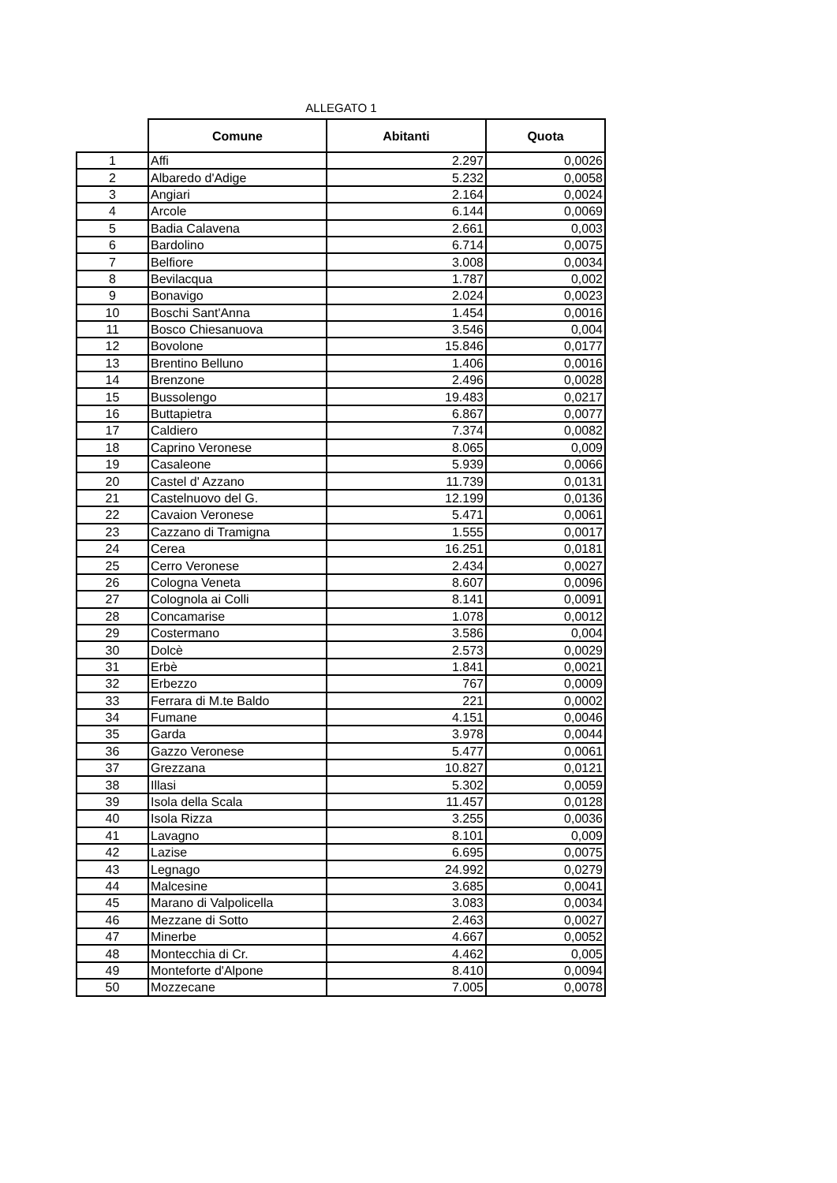ALLEGATO 1
| | Comune | Abitanti | Quota |
| --- | --- | --- | --- |
| 1 | Affi | 2.297 | 0,0026 |
| 2 | Albaredo d'Adige | 5.232 | 0,0058 |
| 3 | Angiari | 2.164 | 0,0024 |
| 4 | Arcole | 6.144 | 0,0069 |
| 5 | Badia Calavena | 2.661 | 0,003 |
| 6 | Bardolino | 6.714 | 0,0075 |
| 7 | Belfiore | 3.008 | 0,0034 |
| 8 | Bevilacqua | 1.787 | 0,002 |
| 9 | Bonavigo | 2.024 | 0,0023 |
| 10 | Boschi Sant'Anna | 1.454 | 0,0016 |
| 11 | Bosco Chiesanuova | 3.546 | 0,004 |
| 12 | Bovolone | 15.846 | 0,0177 |
| 13 | Brentino Belluno | 1.406 | 0,0016 |
| 14 | Brenzone | 2.496 | 0,0028 |
| 15 | Bussolengo | 19.483 | 0,0217 |
| 16 | Buttapietra | 6.867 | 0,0077 |
| 17 | Caldiero | 7.374 | 0,0082 |
| 18 | Caprino Veronese | 8.065 | 0,009 |
| 19 | Casaleone | 5.939 | 0,0066 |
| 20 | Castel d' Azzano | 11.739 | 0,0131 |
| 21 | Castelnuovo del G. | 12.199 | 0,0136 |
| 22 | Cavaion Veronese | 5.471 | 0,0061 |
| 23 | Cazzano di Tramigna | 1.555 | 0,0017 |
| 24 | Cerea | 16.251 | 0,0181 |
| 25 | Cerro Veronese | 2.434 | 0,0027 |
| 26 | Cologna Veneta | 8.607 | 0,0096 |
| 27 | Colognola ai Colli | 8.141 | 0,0091 |
| 28 | Concamarise | 1.078 | 0,0012 |
| 29 | Costermano | 3.586 | 0,004 |
| 30 | Dolcè | 2.573 | 0,0029 |
| 31 | Erbè | 1.841 | 0,0021 |
| 32 | Erbezzo | 767 | 0,0009 |
| 33 | Ferrara di M.te Baldo | 221 | 0,0002 |
| 34 | Fumane | 4.151 | 0,0046 |
| 35 | Garda | 3.978 | 0,0044 |
| 36 | Gazzo Veronese | 5.477 | 0,0061 |
| 37 | Grezzana | 10.827 | 0,0121 |
| 38 | Illasi | 5.302 | 0,0059 |
| 39 | Isola della Scala | 11.457 | 0,0128 |
| 40 | Isola Rizza | 3.255 | 0,0036 |
| 41 | Lavagno | 8.101 | 0,009 |
| 42 | Lazise | 6.695 | 0,0075 |
| 43 | Legnago | 24.992 | 0,0279 |
| 44 | Malcesine | 3.685 | 0,0041 |
| 45 | Marano di Valpolicella | 3.083 | 0,0034 |
| 46 | Mezzane di Sotto | 2.463 | 0,0027 |
| 47 | Minerbe | 4.667 | 0,0052 |
| 48 | Montecchia di Cr. | 4.462 | 0,005 |
| 49 | Monteforte d'Alpone | 8.410 | 0,0094 |
| 50 | Mozzecane | 7.005 | 0,0078 |